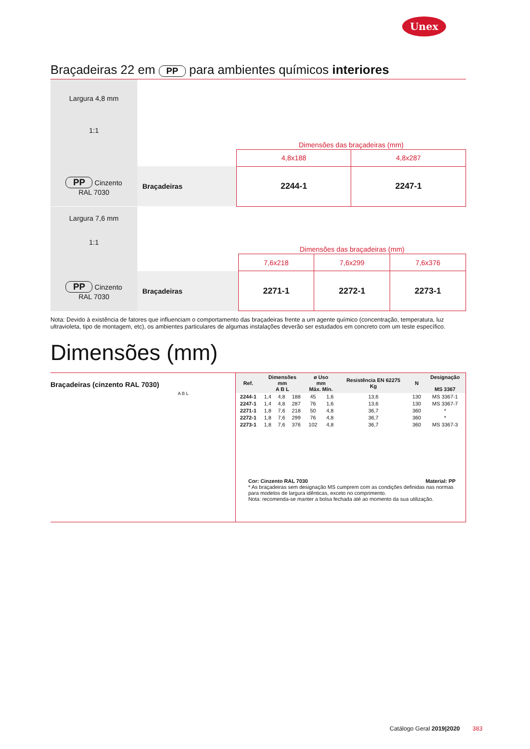Unex
Braçadeiras 22 em PP para ambientes químicos interiores
| Largura 4,8 mm 1:1 | | Dimensões das braçadeiras (mm) | |
| | | 4,8x188 | 4,8x287 |
| PP Cinzento RAL 7030 | Braçadeiras | 2244-1 | 2247-1 |
| Largura 7,6 mm 1:1 | | Dimensões das braçadeiras (mm) | | |
| | | 7,6x218 | 7,6x299 | 7,6x376 |
| PP Cinzento RAL 7030 | Braçadeiras | 2271-1 | 2272-1 | 2273-1 |
Nota: Devido à existência de fatores que influenciam o comportamento das braçadeiras frente a um agente químico (concentração, temperatura, luz ultravioleta, tipo de montagem, etc), os ambientes particulares de algumas instalações deverão ser estudados em concreto com um teste específico.
Dimensões (mm)
Braçadeiras (cinzento RAL 7030)
A B L
| Ref. | Dimensões mm A B L | | | ø Uso mm Máx. Mín. | | Resistência EN 62275 Kg | N | Designação MS 3367 |
| --- | --- | --- | --- | --- | --- | --- | --- | --- |
| 2244-1 | 1,4 | 4,8 | 188 | 45 | 1,6 | 13,6 | 130 | MS 3367-1 |
| 2247-1 | 1,4 | 4,8 | 287 | 76 | 1,6 | 13,6 | 130 | MS 3367-7 |
| 2271-1 | 1,8 | 7,6 | 218 | 50 | 4,8 | 36,7 | 360 | * |
| 2272-1 | 1,8 | 7,6 | 299 | 76 | 4,8 | 36,7 | 360 | * |
| 2273-1 | 1,8 | 7,6 | 376 | 102 | 4,8 | 36,7 | 360 | MS 3367-3 |
Cor: Cinzento RAL 7030 Material: PP
* As braçadeiras sem designação MS cumprem com as condições definidas nas normas para modelos de largura idênticas, exceto no comprimento.
Nota: recomenda-se manter a bolsa fechada até ao momento da sua utilização.
Catálogo Geral 2019|2020 383